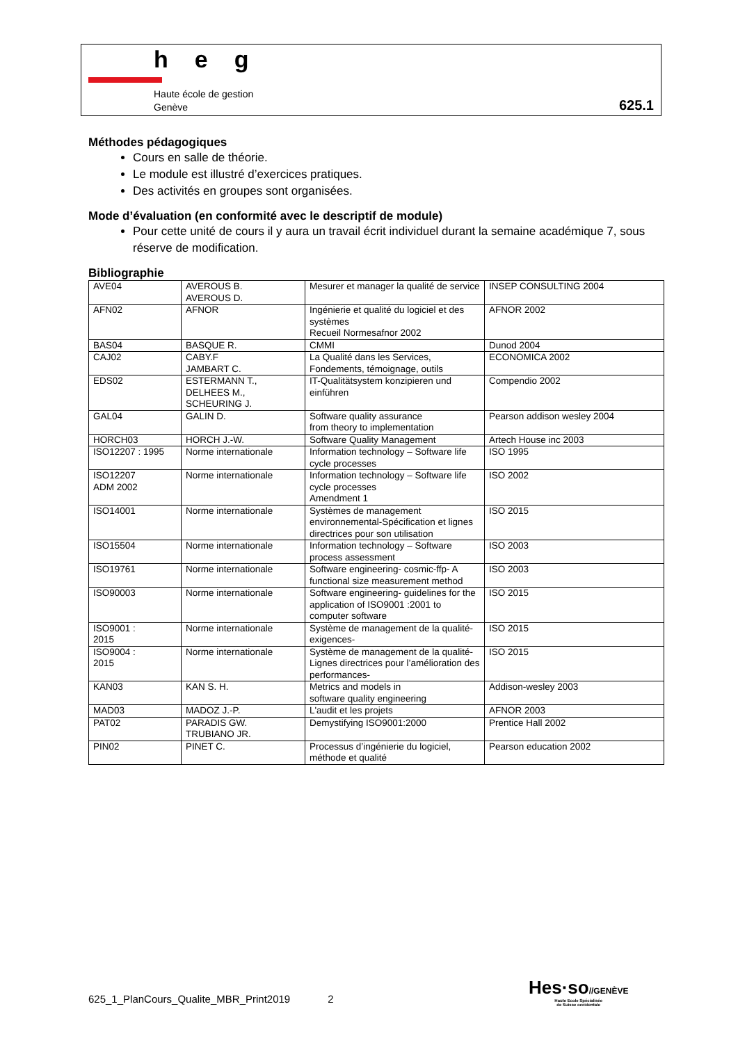heg
Haute école de gestion
Genève
625.1
Méthodes pédagogiques
Cours en salle de théorie.
Le module est illustré d’exercices pratiques.
Des activités en groupes sont organisées.
Mode d’évaluation (en conformité avec le descriptif de module)
Pour cette unité de cours il y aura un travail écrit individuel durant la semaine académique 7, sous réserve de modification.
Bibliographie
| AVE04 | AVEROUS B. AVEROUS D. | Mesurer et manager la qualité de service | INSEP CONSULTING 2004 |
| AFN02 | AFNOR | Ingénierie et qualité du logiciel et des systèmes Recueil Normesafnor 2002 | AFNOR 2002 |
| BAS04 | BASQUE R. | CMMI | Dunod 2004 |
| CAJ02 | CABY.F JAMBART C. | La Qualité dans les Services, Fondements, témoignage, outils | ECONOMICA 2002 |
| EDS02 | ESTERMANN T., DELHEES M., SCHEURING J. | IT-Qualitätsystem konzipieren und einführen | Compendio 2002 |
| GAL04 | GALIN D. | Software quality assurance from theory to implementation | Pearson addison wesley 2004 |
| HORCH03 | HORCH J.-W. | Software Quality Management | Artech House inc 2003 |
| ISO12207 : 1995 | Norme internationale | Information technology – Software life cycle processes | ISO 1995 |
| ISO12207 ADM 2002 | Norme internationale | Information technology – Software life cycle processes Amendment 1 | ISO 2002 |
| ISO14001 | Norme internationale | Systèmes de management environnemental-Spécification et lignes directrices pour son utilisation | ISO 2015 |
| ISO15504 | Norme internationale | Information technology – Software process assessment | ISO 2003 |
| ISO19761 | Norme internationale | Software engineering- cosmic-ffp- A functional size measurement method | ISO 2003 |
| ISO90003 | Norme internationale | Software engineering- guidelines for the application of ISO9001 :2001 to computer software | ISO 2015 |
| ISO9001 : 2015 | Norme internationale | Système de management de la qualité-exigences- | ISO 2015 |
| ISO9004 : 2015 | Norme internationale | Système de management de la qualité- Lignes directrices pour l’amélioration des performances- | ISO 2015 |
| KAN03 | KAN S. H. | Metrics and models in software quality engineering | Addison-wesley 2003 |
| MAD03 | MADOZ J.-P. | L'audit et les projets | AFNOR 2003 |
| PAT02 | PARADIS GW. TRUBIANO JR. | Demystifying ISO9001:2000 | Prentice Hall 2002 |
| PIN02 | PINET C. | Processus d’ingénierie du logiciel, méthode et qualité | Pearson education 2002 |
625_1_PlanCours_Qualite_MBR_Print2019 2
Hes·so//GENÈVE
Haute Ecole Spécialisée
de Suisse occidentale